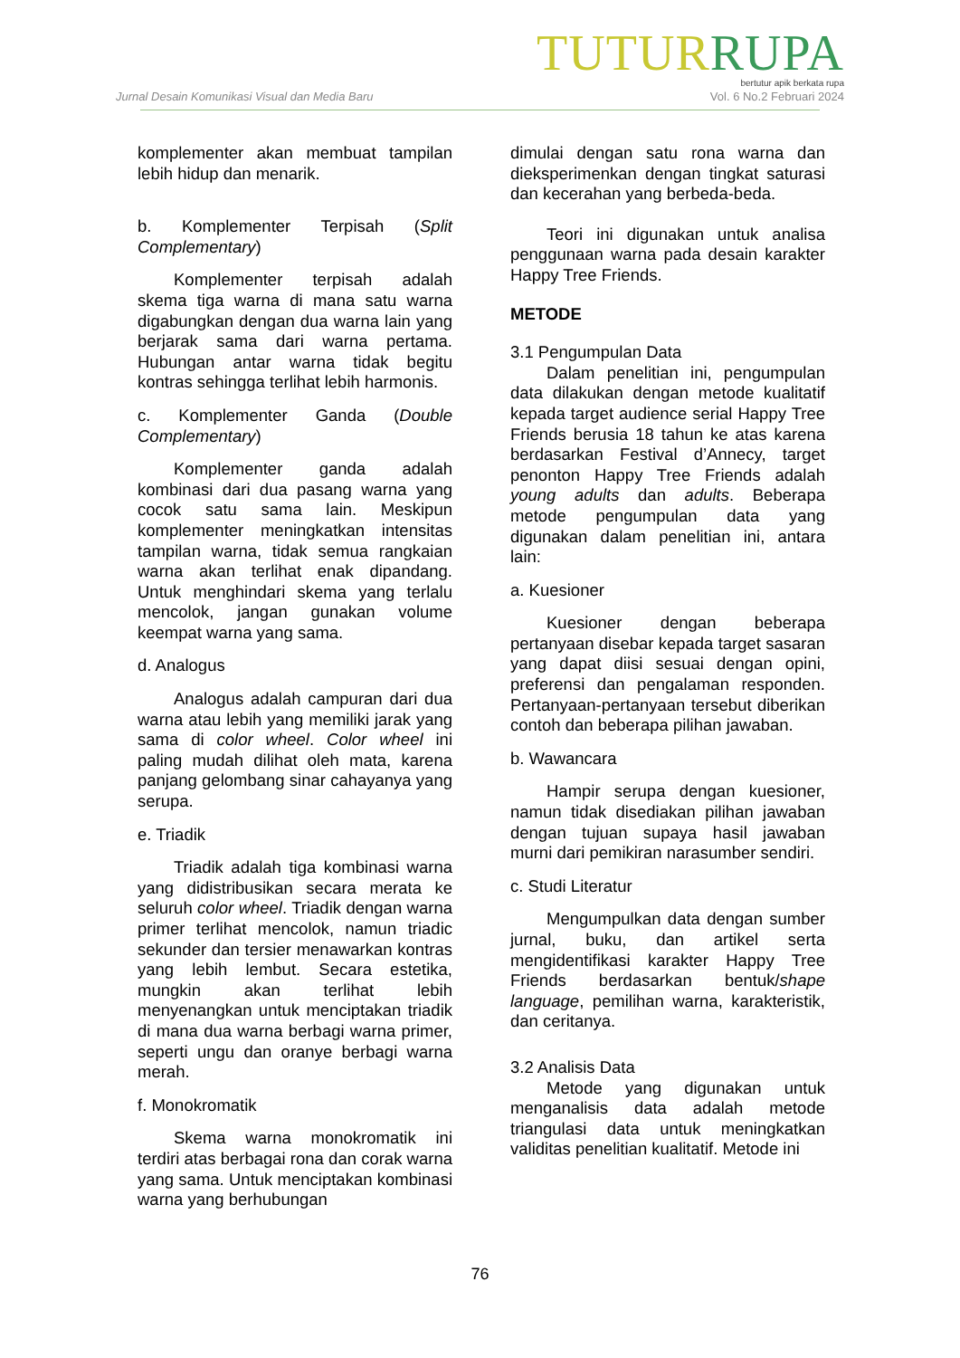TUTUR RUPA
bertutur apik berkata rupa
Jurnal Desain Komunikasi Visual dan Media Baru Vol. 6 No.2 Februari 2024
komplementer akan membuat tampilan lebih hidup dan menarik.
b. Komplementer Terpisah (Split Complementary)
Komplementer terpisah adalah skema tiga warna di mana satu warna digabungkan dengan dua warna lain yang berjarak sama dari warna pertama. Hubungan antar warna tidak begitu kontras sehingga terlihat lebih harmonis.
c. Komplementer Ganda (Double Complementary)
Komplementer ganda adalah kombinasi dari dua pasang warna yang cocok satu sama lain. Meskipun komplementer meningkatkan intensitas tampilan warna, tidak semua rangkaian warna akan terlihat enak dipandang. Untuk menghindari skema yang terlalu mencolok, jangan gunakan volume keempat warna yang sama.
d. Analogus
Analogus adalah campuran dari dua warna atau lebih yang memiliki jarak yang sama di color wheel. Color wheel ini paling mudah dilihat oleh mata, karena panjang gelombang sinar cahayanya yang serupa.
e. Triadik
Triadik adalah tiga kombinasi warna yang didistribusikan secara merata ke seluruh color wheel. Triadik dengan warna primer terlihat mencolok, namun triadic sekunder dan tersier menawarkan kontras yang lebih lembut. Secara estetika, mungkin akan terlihat lebih menyenangkan untuk menciptakan triadik di mana dua warna berbagi warna primer, seperti ungu dan oranye berbagi warna merah.
f. Monokromatik
Skema warna monokromatik ini terdiri atas berbagai rona dan corak warna yang sama. Untuk menciptakan kombinasi warna yang berhubungan
dimulai dengan satu rona warna dan dieksperimenkan dengan tingkat saturasi dan kecerahan yang berbeda-beda.
Teori ini digunakan untuk analisa penggunaan warna pada desain karakter Happy Tree Friends.
METODE
3.1 Pengumpulan Data
Dalam penelitian ini, pengumpulan data dilakukan dengan metode kualitatif kepada target audience serial Happy Tree Friends berusia 18 tahun ke atas karena berdasarkan Festival d’Annecy, target penonton Happy Tree Friends adalah young adults dan adults. Beberapa metode pengumpulan data yang digunakan dalam penelitian ini, antara lain:
a. Kuesioner
Kuesioner dengan beberapa pertanyaan disebar kepada target sasaran yang dapat diisi sesuai dengan opini, preferensi dan pengalaman responden. Pertanyaan-pertanyaan tersebut diberikan contoh dan beberapa pilihan jawaban.
b. Wawancara
Hampir serupa dengan kuesioner, namun tidak disediakan pilihan jawaban dengan tujuan supaya hasil jawaban murni dari pemikiran narasumber sendiri.
c. Studi Literatur
Mengumpulkan data dengan sumber jurnal, buku, dan artikel serta mengidentifikasi karakter Happy Tree Friends berdasarkan bentuk/shape language, pemilihan warna, karakteristik, dan ceritanya.
3.2 Analisis Data
Metode yang digunakan untuk menganalisis data adalah metode triangulasi data untuk meningkatkan validitas penelitian kualitatif. Metode ini
76